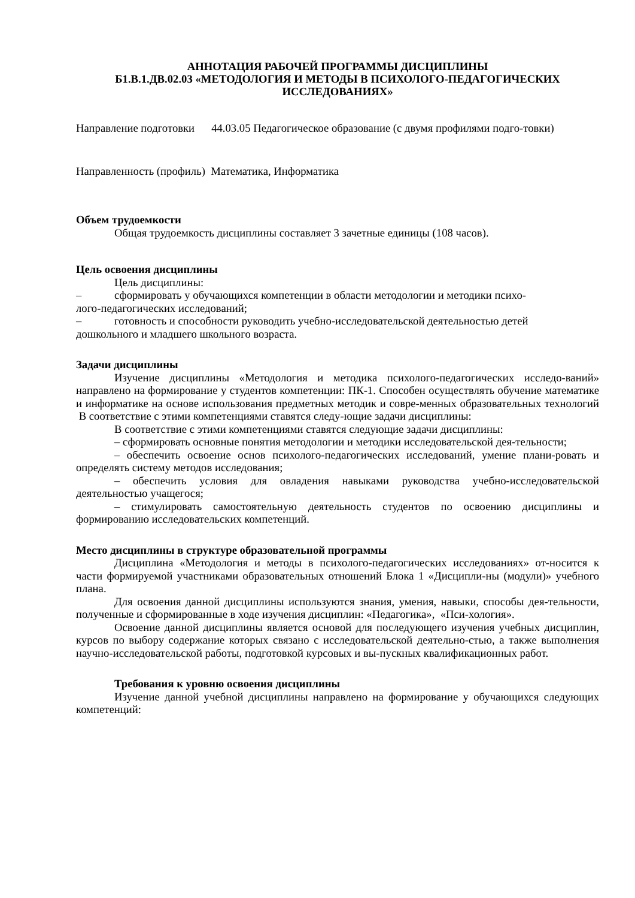АННОТАЦИЯ РАБОЧЕЙ ПРОГРАММЫ ДИСЦИПЛИНЫ
Б1.В.1.ДВ.02.03 «МЕТОДОЛОГИЯ И МЕТОДЫ В ПСИХОЛОГО-ПЕДАГОГИЧЕСКИХ ИССЛЕДОВАНИЯХ»
Направление подготовки 44.03.05 Педагогическое образование (с двумя профилями подго-товки)
Направленность (профиль) Математика, Информатика
Объем трудоемкости
Общая трудоемкость дисциплины составляет 3 зачетные единицы (108 часов).
Цель освоения дисциплины
Цель дисциплины:
– сформировать у обучающихся компетенции в области методологии и методики психо-
лого-педагогических исследований;
– готовность и способности руководить учебно-исследовательской деятельностью детей
дошкольного и младшего школьного возраста.
Задачи дисциплины
Изучение дисциплины «Методология и методика психолого-педагогических исследо-ваний» направлено на формирование у студентов компетенции: ПК-1. Способен осуществлять обучение математике и информатике на основе использования предметных методик и совре-менных образовательных технологий В соответствие с этими компетенциями ставятся следу-ющие задачи дисциплины:
В соответствие с этими компетенциями ставятся следующие задачи дисциплины:
– сформировать основные понятия методологии и методики исследовательской дея-тельности;
– обеспечить освоение основ психолого-педагогических исследований, умение плани-ровать и определять систему методов исследования;
– обеспечить условия для овладения навыками руководства учебно-исследовательской деятельностью учащегося;
– стимулировать самостоятельную деятельность студентов по освоению дисциплины и формированию исследовательских компетенций.
Место дисциплины в структуре образовательной программы
Дисциплина «Методология и методы в психолого-педагогических исследованиях» от-носится к части формируемой участниками образовательных отношений Блока 1 «Дисципли-ны (модули)» учебного плана.
Для освоения данной дисциплины используются знания, умения, навыки, способы дея-тельности, полученные и сформированные в ходе изучения дисциплин: «Педагогика», «Пси-хология».
Освоение данной дисциплины является основой для последующего изучения учебных дисциплин, курсов по выбору содержание которых связано с исследовательской деятельно-стью, а также выполнения научно-исследовательской работы, подготовкой курсовых и вы-пускных квалификационных работ.
Требования к уровню освоения дисциплины
Изучение данной учебной дисциплины направлено на формирование у обучающихся следующих компетенций: